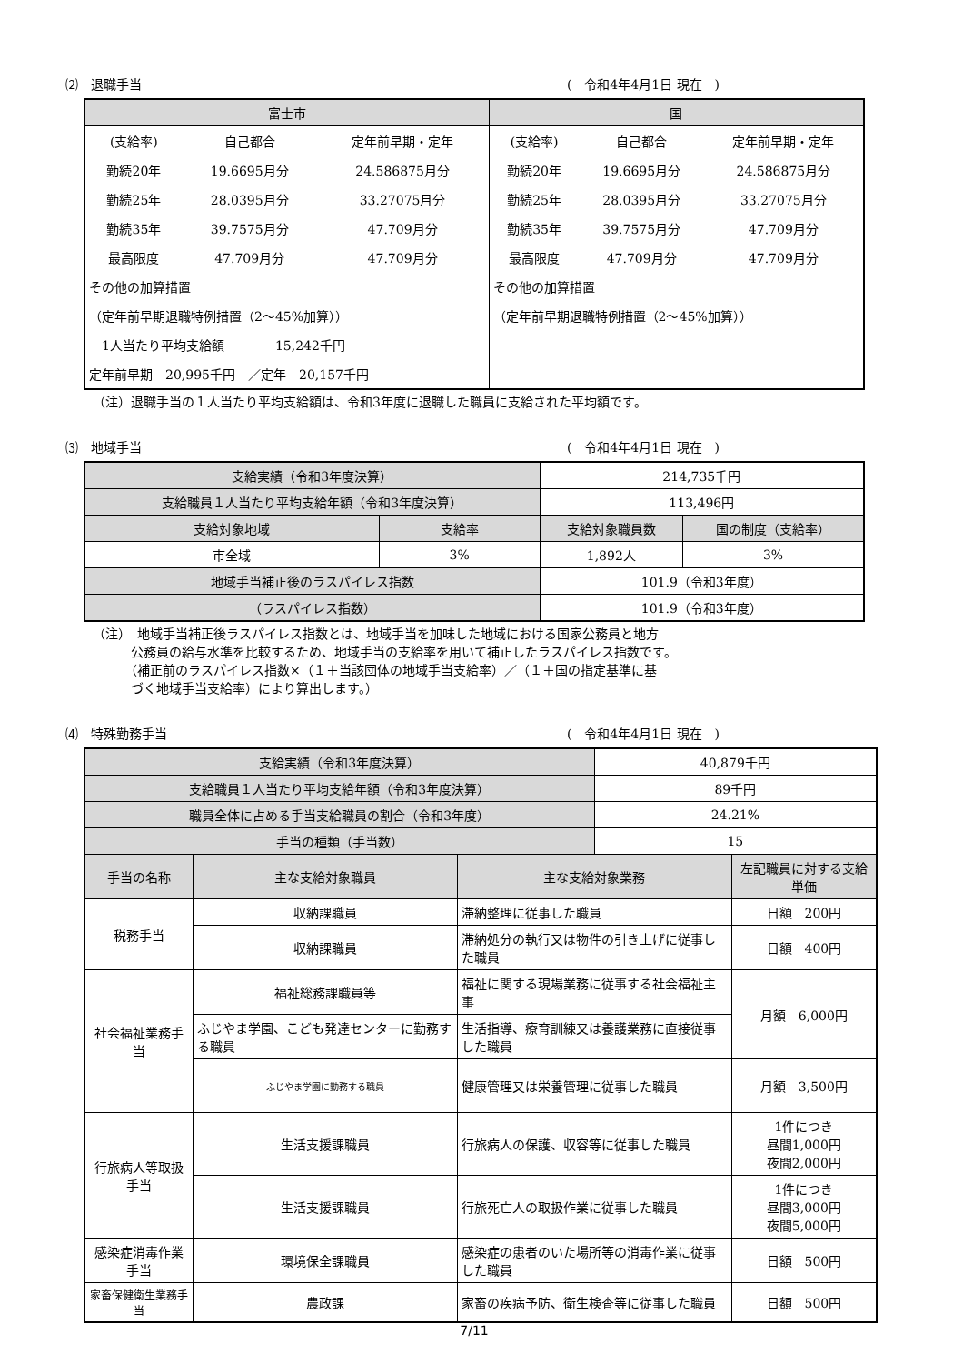⑵　退職手当 (　令和4年4月1日 現在　)
| 富士市 | 国 |
| --- | --- |
| / (支給率) / 自己都合 / 定年前早期・定年 / / 勤続20年 / 19.6695月分 / 24.586875月分 / / 勤続25年 / 28.0395月分 / 33.27075月分 / / 勤続35年 / 39.7575月分 / 47.709月分 / / 最高限度 / 47.709月分 / 47.709月分 / / その他の加算措置 / / / / （定年前早期退職特例措置（2～45%加算）） / / / / 1人当たり平均支給額 15,242千円 / / / / 定年前早期 20,995千円 ／定年 20,157千円 / / / | / (支給率) / 自己都合 / 定年前早期・定年 / / 勤続20年 / 19.6695月分 / 24.586875月分 / / 勤続25年 / 28.0395月分 / 33.27075月分 / / 勤続35年 / 39.7575月分 / 47.709月分 / / 最高限度 / 47.709月分 / 47.709月分 / / その他の加算措置 / / / / （定年前早期退職特例措置（2～45%加算）） / / / |
（注）退職手当の１人当たり平均支給額は、令和3年度に退職した職員に支給された平均額です。
⑶　地域手当 (　令和4年4月1日 現在　)
| 支給実績（令和3年度決算） | | 214,735千円 | |
| 支給職員１人当たり平均支給年額（令和3年度決算） | | 113,496円 | |
| 支給対象地域 | 支給率 | 支給対象職員数 | 国の制度（支給率） |
| 市全域 | 3% | 1,892人 | 3% |
| 地域手当補正後のラスパイレス指数 | | 101.9（令和3年度） | |
| （ラスパイレス指数） | | 101.9（令和3年度） | |
（注）　地域手当補正後ラスパイレス指数とは、地域手当を加味した地域における国家公務員と地方
　　　公務員の給与水準を比較するため、地域手当の支給率を用いて補正したラスパイレス指数です。
　　　（補正前のラスパイレス指数×（１＋当該団体の地域手当支給率）／（１＋国の指定基準に基
　　　づく地域手当支給率）により算出します。）
⑷　特殊勤務手当 (　令和4年4月1日 現在　)
| 支給実績（令和3年度決算） | | | 40,879千円 | |
| 支給職員１人当たり平均支給年額（令和3年度決算） | | | 89千円 | |
| 職員全体に占める手当支給職員の割合（令和3年度） | | | 24.21% | |
| 手当の種類（手当数） | | | 15 | |
| 手当の名称 | 主な支給対象職員 | 主な支給対象業務 | | 左記職員に対する支給単価 |
| 税務手当 | 収納課職員 | 滞納整理に従事した職員 | | 日額 200円 |
| | 収納課職員 | 滞納処分の執行又は物件の引き上げに従事した職員 | | 日額 400円 |
| 社会福祉業務手当 | 福祉総務課職員等 | 福祉に関する現場業務に従事する社会福祉主事 | | 月額 6,000円 |
| | ふじやま学園、こども発達センターに勤務する職員 | 生活指導、療育訓練又は養護業務に直接従事した職員 | | |
| | ふじやま学園に勤務する職員 | 健康管理又は栄養管理に従事した職員 | | 月額 3,500円 |
| 行旅病人等取扱手当 | 生活支援課職員 | 行旅病人の保護、収容等に従事した職員 | | 1件につき 昼間1,000円 夜間2,000円 |
| | 生活支援課職員 | 行旅死亡人の取扱作業に従事した職員 | | 1件につき 昼間3,000円 夜間5,000円 |
| 感染症消毒作業手当 | 環境保全課職員 | 感染症の患者のいた場所等の消毒作業に従事した職員 | | 日額 500円 |
| 家畜保健衛生業務手当 | 農政課 | 家畜の疾病予防、衛生検査等に従事した職員 | | 日額 500円 |
7/11